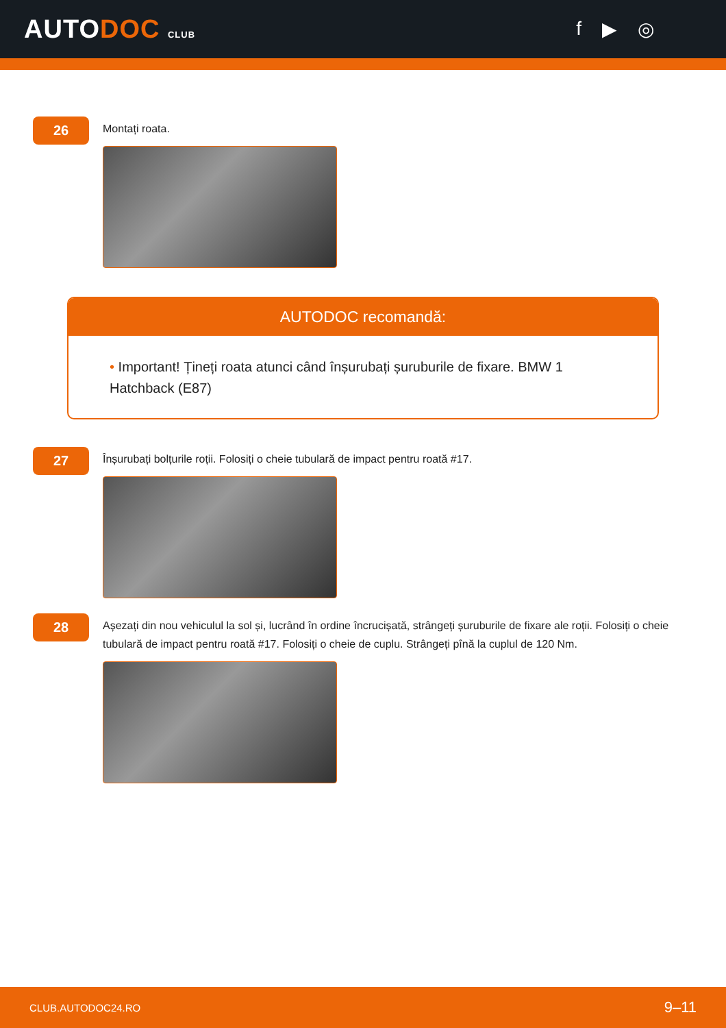AUTODOC CLUB
f ▶ ◎
26
Montați roata.
AUTODOC recomandă:
• Important! Țineți roata atunci când înșurubați șuruburile de fixare. BMW 1 Hatchback (E87)
27
Înșurubați bolțurile roții. Folosiți o cheie tubulară de impact pentru roată #17.
28
Așezați din nou vehiculul la sol și, lucrând în ordine încrucișată, strângeți șuruburile de fixare ale roții. Folosiți o cheie tubulară de impact pentru roată #17. Folosiți o cheie de cuplu. Strângeți pînă la cuplul de 120 Nm.
CLUB.AUTODOC24.RO 9–11